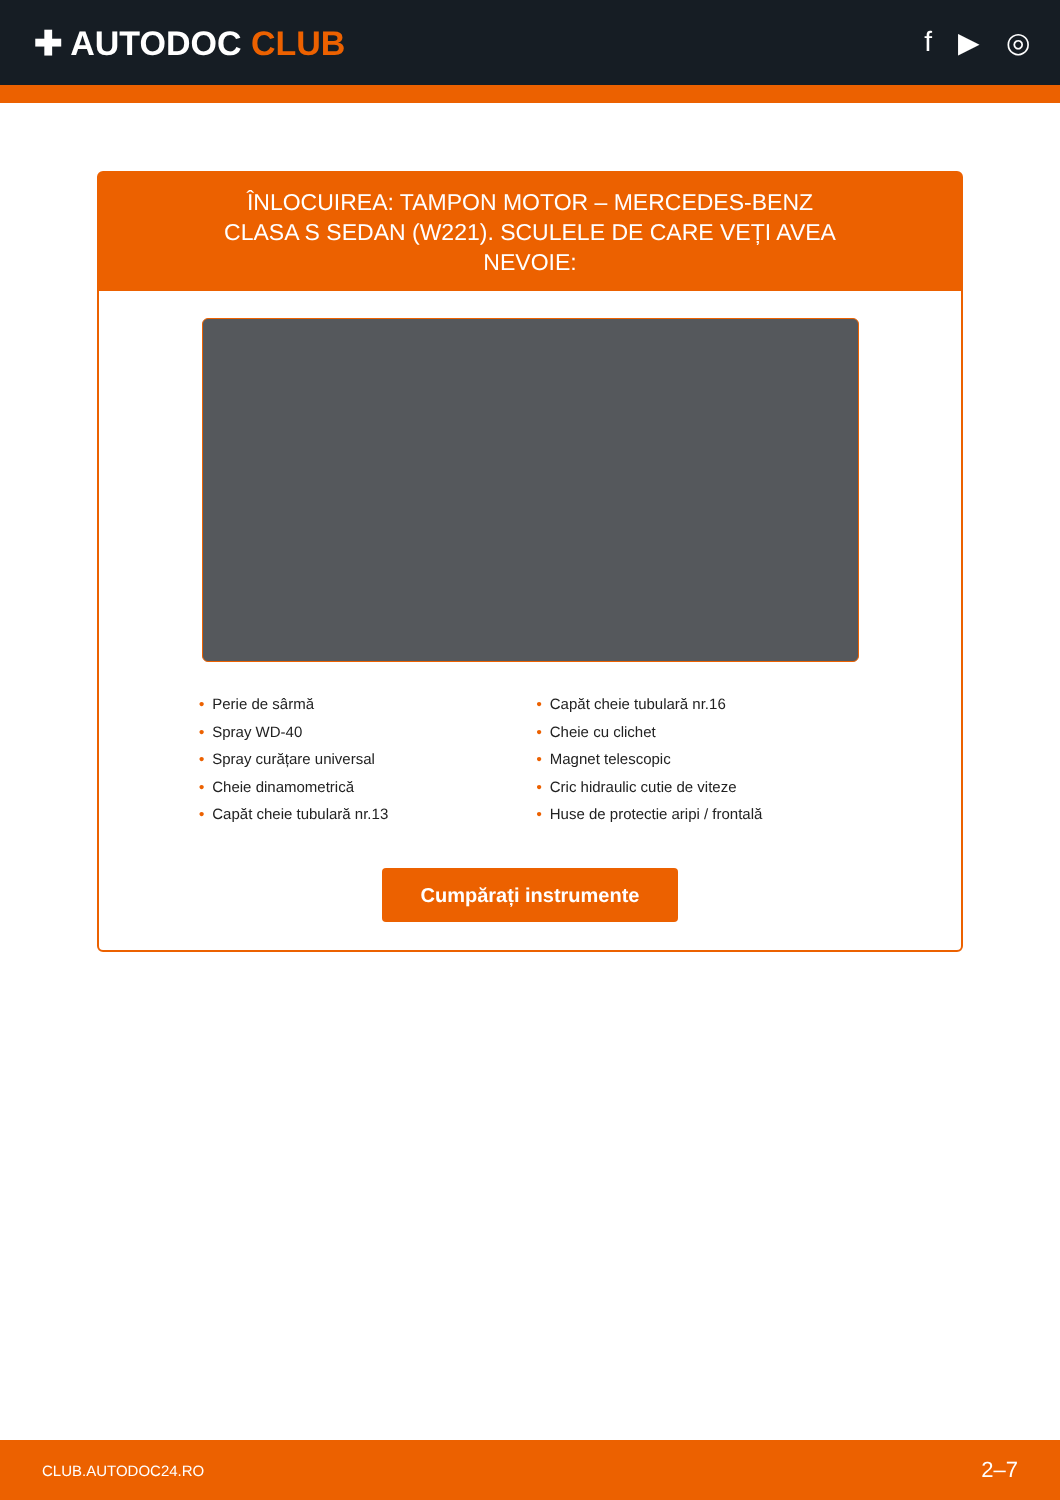✚ AUTODOC CLUB
f ▶ ◎
ÎNLOCUIREA: TAMPON MOTOR – MERCEDES-BENZ CLASA S SEDAN (W221). SCULELE DE CARE VEȚI AVEA NEVOIE:
• Perie de sârmă
• Spray WD-40
• Spray curățare universal
• Cheie dinamometrică
• Capăt cheie tubulară nr.13
• Capăt cheie tubulară nr.16
• Cheie cu clichet
• Magnet telescopic
• Cric hidraulic cutie de viteze
• Huse de protectie aripi / frontală
Cumpărați instrumente
CLUB.AUTODOC24.RO 2–7